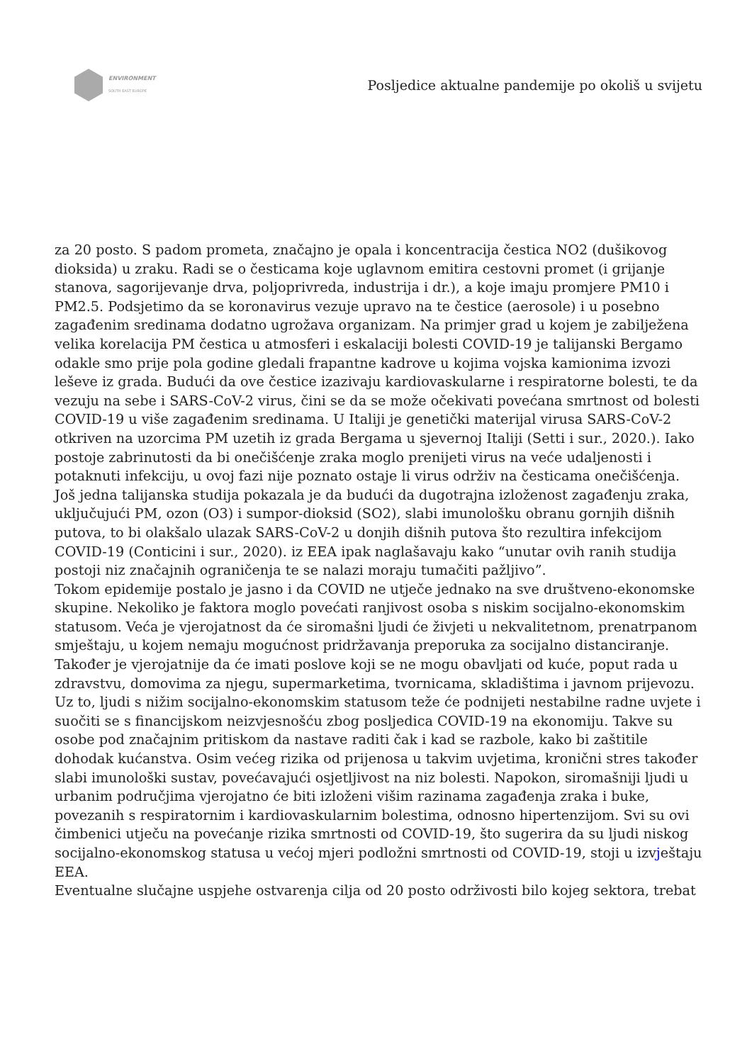ENVIRONMENT
SOUTH EAST EUROPE
Posljedice aktualne pandemije po okoliš u svijetu
za 20 posto. S padom prometa, značajno je opala i koncentracija čestica NO2 (dušikovog dioksida) u zraku. Radi se o česticama koje uglavnom emitira cestovni promet (i grijanje stanova, sagorijevanje drva, poljoprivreda, industrija i dr.), a koje imaju promjere PM10 i PM2.5. Podsjetimo da se koronavirus vezuje upravo na te čestice (aerosole) i u posebno zagađenim sredinama dodatno ugrožava organizam. Na primjer grad u kojem je zabilježena velika korelacija PM čestica u atmosferi i eskalaciji bolesti COVID-19 je talijanski Bergamo odakle smo prije pola godine gledali frapantne kadrove u kojima vojska kamionima izvozi leševe iz grada. Budući da ove čestice izazivaju kardiovaskularne i respiratorne bolesti, te da vezuju na sebe i SARS-CoV-2 virus, čini se da se može očekivati povećana smrtnost od bolesti COVID-19 u više zagađenim sredinama. U Italiji je genetički materijal virusa SARS-CoV-2 otkriven na uzorcima PM uzetih iz grada Bergama u sjevernoj Italiji (Setti i sur., 2020.). Iako postoje zabrinutosti da bi onečišćenje zraka moglo prenijeti virus na veće udaljenosti i potaknuti infekciju, u ovoj fazi nije poznato ostaje li virus održiv na česticama onečišćenja. Još jedna talijanska studija pokazala je da budući da dugotrajna izloženost zagađenju zraka, uključujući PM, ozon (O3) i sumpor-dioksid (SO2), slabi imunološku obranu gornjih dišnih putova, to bi olakšalo ulazak SARS-CoV-2 u donjih dišnih putova što rezultira infekcijom COVID-19 (Conticini i sur., 2020). iz EEA ipak naglašavaju kako “unutar ovih ranih studija postoji niz značajnih ograničenja te se nalazi moraju tumačiti pažljivo”.
Tokom epidemije postalo je jasno i da COVID ne utječe jednako na sve društveno-ekonomske skupine. Nekoliko je faktora moglo povećati ranjivost osoba s niskim socijalno-ekonomskim statusom. Veća je vjerojatnost da će siromašni ljudi će živjeti u nekvalitetnom, prenatrpanom smještaju, u kojem nemaju mogućnost pridržavanja preporuka za socijalno distanciranje. Također je vjerojatnije da će imati poslove koji se ne mogu obavljati od kuće, poput rada u zdravstvu, domovima za njegu, supermarketima, tvornicama, skladištima i javnom prijevozu. Uz to, ljudi s nižim socijalno-ekonomskim statusom teže će podnijeti nestabilne radne uvjete i suočiti se s financijskom neizvjesnošću zbog posljedica COVID-19 na ekonomiju. Takve su osobe pod značajnim pritiskom da nastave raditi čak i kad se razbole, kako bi zaštitile dohodak kućanstva. Osim većeg rizika od prijenosa u takvim uvjetima, kronični stres također slabi imunološki sustav, povećavajući osjetljivost na niz bolesti. Napokon, siromašniji ljudi u urbanim područjima vjerojatno će biti izloženi višim razinama zagađenja zraka i buke, povezanih s respiratornim i kardiovaskularnim bolestima, odnosno hipertenzijom. Svi su ovi čimbenici utječu na povećanje rizika smrtnosti od COVID-19, što sugerira da su ljudi niskog socijalno-ekonomskog statusa u većoj mjeri podložni smrtnosti od COVID-19, stoji u izvještaju EEA.
Eventualne slučajne uspjehe ostvarenja cilja od 20 posto održivosti bilo kojeg sektora, trebat